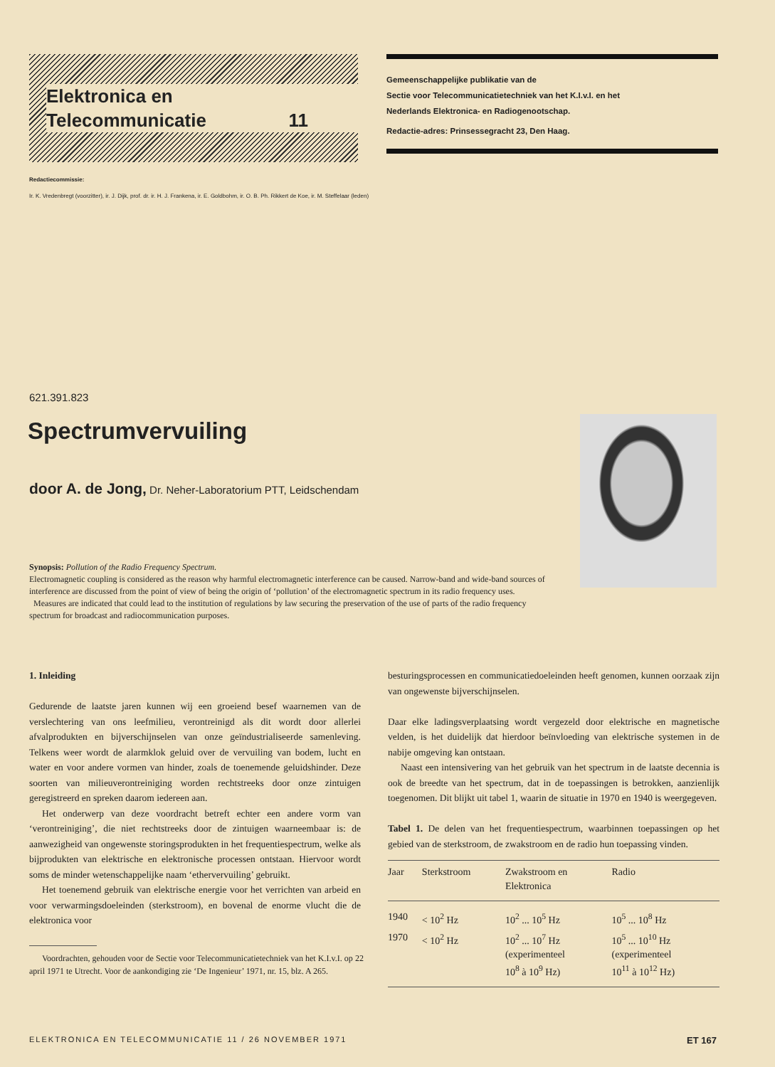Elektronica en
Telecommunicatie 11
Gemeenschappelijke publikatie van de
Sectie voor Telecommunicatietechniek van het K.I.v.I. en het
Nederlands Elektronica- en Radiogenootschap.
Redactie-adres: Prinsessegracht 23, Den Haag.
Redactiecommissie:
Ir. K. Vredenbregt (voorzitter), ir. J. Dijk, prof. dr. ir. H. J. Frankena, ir. E. Goldbohm, ir. O. B. Ph. Rikkert de Koe, ir. M. Steffelaar (leden)
621.391.823
Spectrumvervuiling
door A. de Jong, Dr. Neher-Laboratorium PTT, Leidschendam
Synopsis: Pollution of the Radio Frequency Spectrum.
Electromagnetic coupling is considered as the reason why harmful electromagnetic interference can be caused. Narrow-band and wide-band sources of interference are discussed from the point of view of being the origin of ‘pollution’ of the electromagnetic spectrum in its radio frequency uses.
Measures are indicated that could lead to the institution of regulations by law securing the preservation of the use of parts of the radio frequency spectrum for broadcast and radiocommunication purposes.
1. Inleiding
Gedurende de laatste jaren kunnen wij een groeiend besef waarnemen van de verslechtering van ons leefmilieu, verontreinigd als dit wordt door allerlei afvalprodukten en bijverschijnselen van onze geïndustrialiseerde samenleving. Telkens weer wordt de alarmklok geluid over de vervuiling van bodem, lucht en water en voor andere vormen van hinder, zoals de toenemende geluidshinder. Deze soorten van milieuverontreiniging worden rechtstreeks door onze zintuigen geregistreerd en spreken daarom iedereen aan.
Het onderwerp van deze voordracht betreft echter een andere vorm van ‘verontreiniging’, die niet rechtstreeks door de zintuigen waarneembaar is: de aanwezigheid van ongewenste storingsprodukten in het frequentiespectrum, welke als bijprodukten van elektrische en elektronische processen ontstaan. Hiervoor wordt soms de minder wetenschappelijke naam ‘ethervervuiling’ gebruikt.
Het toenemend gebruik van elektrische energie voor het verrichten van arbeid en voor verwarmingsdoeleinden (sterkstroom), en bovenal de enorme vlucht die de elektronica voor
Voordrachten, gehouden voor de Sectie voor Telecommunicatietechniek van het K.I.v.I. op 22 april 1971 te Utrecht. Voor de aankondiging zie ‘De Ingenieur’ 1971, nr. 15, blz. A 265.
besturingsprocessen en communicatiedoeleinden heeft genomen, kunnen oorzaak zijn van ongewenste bijverschijnselen.
Daar elke ladingsverplaatsing wordt vergezeld door elektrische en magnetische velden, is het duidelijk dat hierdoor beïnvloeding van elektrische systemen in de nabije omgeving kan ontstaan.
Naast een intensivering van het gebruik van het spectrum in de laatste decennia is ook de breedte van het spectrum, dat in de toepassingen is betrokken, aanzienlijk toegenomen. Dit blijkt uit tabel 1, waarin de situatie in 1970 en 1940 is weergegeven.
Tabel 1. De delen van het frequentiespectrum, waarbinnen toepassingen op het gebied van de sterkstroom, de zwakstroom en de radio hun toepassing vinden.
| Jaar | Sterkstroom | Zwakstroom en Elektronica | Radio |
| --- | --- | --- | --- |
| 1940 | < 10<sup>2</sup> Hz | 10<sup>2</sup> ... 10<sup>5</sup> Hz | 10<sup>5</sup> ... 10<sup>8</sup> Hz |
| 1970 | < 10<sup>2</sup> Hz | 10<sup>2</sup> ... 10<sup>7</sup> Hz (experimenteel 10<sup>8</sup> à 10<sup>9</sup> Hz) | 10<sup>5</sup> ... 10<sup>10</sup> Hz (experimenteel 10<sup>11</sup> à 10<sup>12</sup> Hz) |
ELEKTRONICA EN TELECOMMUNICATIE 11 / 26 NOVEMBER 1971 ET 167